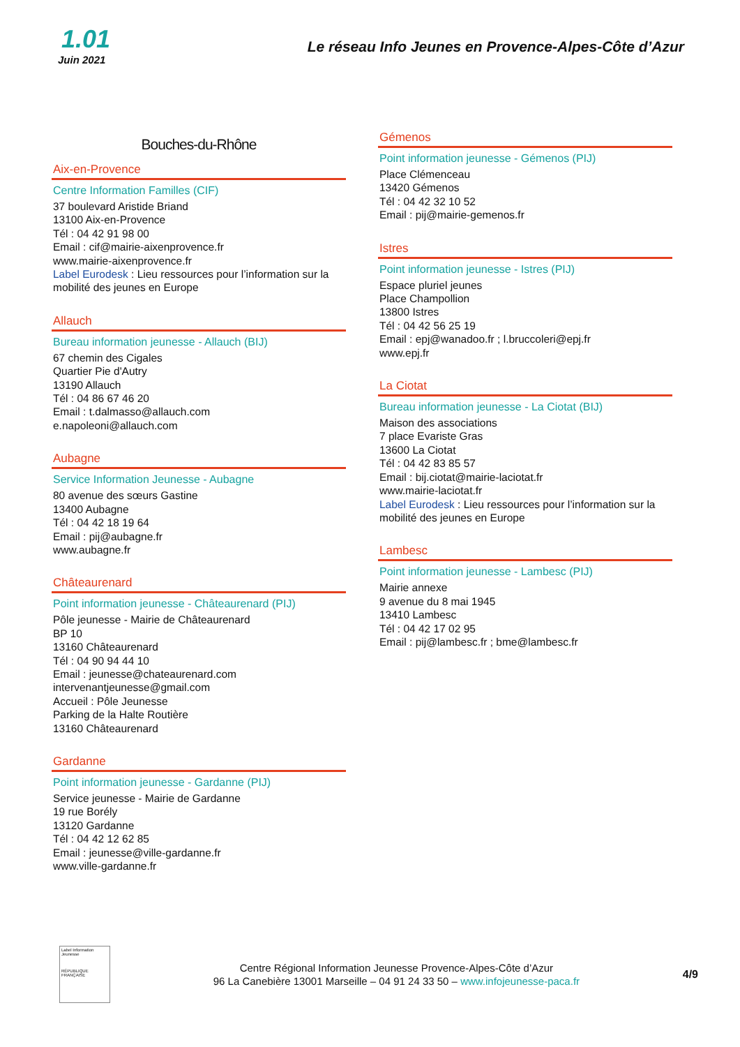1.01
Juin 2021
Le réseau Info Jeunes en Provence-Alpes-Côte d’Azur
Bouches-du-Rhône
Aix-en-Provence
Centre Information Familles (CIF)
37 boulevard Aristide Briand
13100 Aix-en-Provence
Tél : 04 42 91 98 00
Email : cif@mairie-aixenprovence.fr
www.mairie-aixenprovence.fr
Label Eurodesk : Lieu ressources pour l’information sur la mobilité des jeunes en Europe
Allauch
Bureau information jeunesse - Allauch (BIJ)
67 chemin des Cigales
Quartier Pie d'Autry
13190 Allauch
Tél : 04 86 67 46 20
Email : t.dalmasso@allauch.com
e.napoleoni@allauch.com
Aubagne
Service Information Jeunesse - Aubagne
80 avenue des sœurs Gastine
13400 Aubagne
Tél : 04 42 18 19 64
Email : pij@aubagne.fr
www.aubagne.fr
Châteaurenard
Point information jeunesse - Châteaurenard (PIJ)
Pôle jeunesse - Mairie de Châteaurenard
BP 10
13160 Châteaurenard
Tél : 04 90 94 44 10
Email : jeunesse@chateaurenard.com
intervenantjeunesse@gmail.com
Accueil : Pôle Jeunesse
Parking de la Halte Routière
13160 Châteaurenard
Gardanne
Point information jeunesse - Gardanne (PIJ)
Service jeunesse - Mairie de Gardanne
19 rue Borély
13120 Gardanne
Tél : 04 42 12 62 85
Email : jeunesse@ville-gardanne.fr
www.ville-gardanne.fr
Gémenos
Point information jeunesse - Gémenos (PIJ)
Place Clémenceau
13420 Gémenos
Tél : 04 42 32 10 52
Email : pij@mairie-gemenos.fr
Istres
Point information jeunesse - Istres (PIJ)
Espace pluriel jeunes
Place Champollion
13800 Istres
Tél : 04 42 56 25 19
Email : epj@wanadoo.fr ; l.bruccoleri@epj.fr
www.epj.fr
La Ciotat
Bureau information jeunesse - La Ciotat (BIJ)
Maison des associations
7 place Evariste Gras
13600 La Ciotat
Tél : 04 42 83 85 57
Email : bij.ciotat@mairie-laciotat.fr
www.mairie-laciotat.fr
Label Eurodesk : Lieu ressources pour l’information sur la mobilité des jeunes en Europe
Lambesc
Point information jeunesse - Lambesc (PIJ)
Mairie annexe
9 avenue du 8 mai 1945
13410 Lambesc
Tél : 04 42 17 02 95
Email : pij@lambesc.fr ; bme@lambesc.fr
Label Information Jeunesse
RÉPUBLIQUE FRANÇAISE
Centre Régional Information Jeunesse Provence-Alpes-Côte d’Azur
96 La Canebière 13001 Marseille – 04 91 24 33 50 – www.infojeunesse-paca.fr
4/9